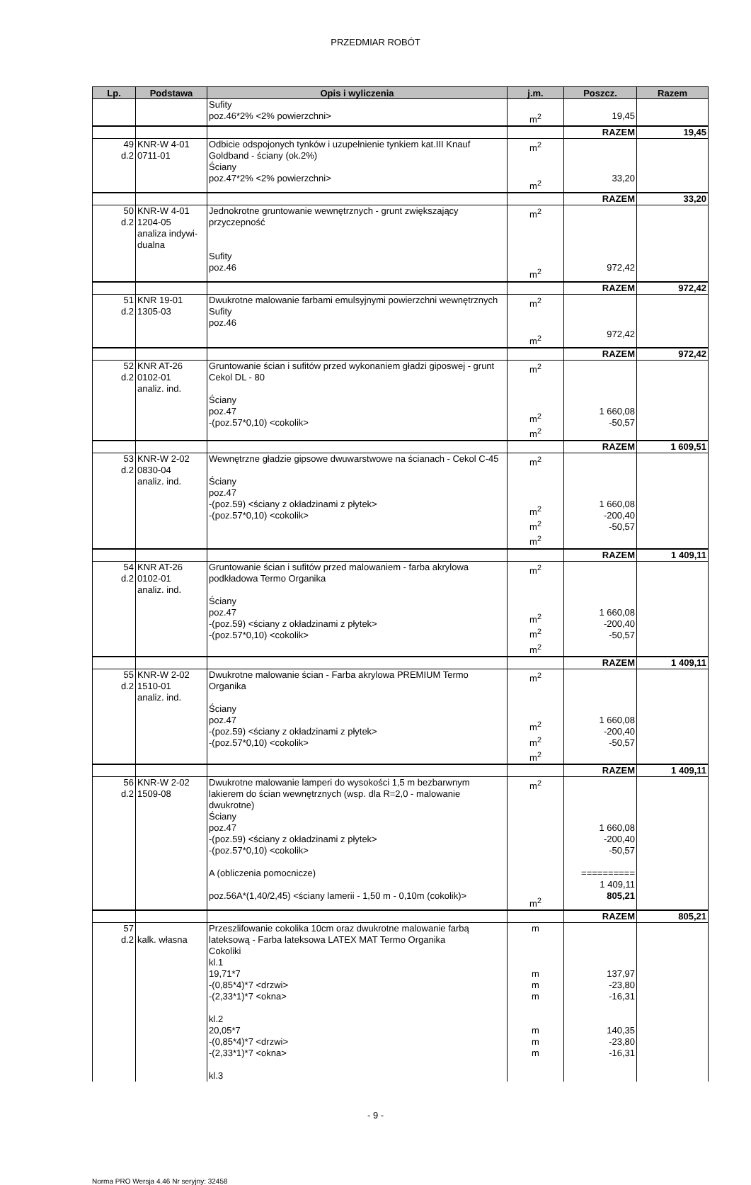PRZEDMIAR ROBÓT
| Lp. | Podstawa | Opis i wyliczenia | j.m. | Poszcz. | Razem |
| --- | --- | --- | --- | --- | --- |
| | | Sufity poz.46*2% <2% powierzchni> | m<sup>2</sup> | 19,45 | |
| | | | | RAZEM | 19,45 |
| 49 d.2 | KNR-W 4-01 0711-01 | Odbicie odspojonych tynków i uzupełnienie tynkiem kat.III Knauf Goldband - ściany (ok.2%) Ściany poz.47*2% <2% powierzchni> | m<sup>2</sup> m<sup>2</sup> | 33,20 | |
| | | | | RAZEM | 33,20 |
| 50 d.2 | KNR-W 4-01 1204-05 analiza indywi- dualna | Jednokrotne gruntowanie wewnętrznych - grunt zwiększający przyczepność Sufity poz.46 | m<sup>2</sup> m<sup>2</sup> | 972,42 | |
| | | | | RAZEM | 972,42 |
| 51 d.2 | KNR 19-01 1305-03 | Dwukrotne malowanie farbami emulsyjnymi powierzchni wewnętrznych Sufity poz.46 | m<sup>2</sup> m<sup>2</sup> | 972,42 | |
| | | | | RAZEM | 972,42 |
| 52 d.2 | KNR AT-26 0102-01 analiz. ind. | Gruntowanie ścian i sufitów przed wykonaniem gładzi giposwej - grunt Cekol DL - 80 Ściany poz.47 -(poz.57*0,10) <cokolik> | m<sup>2</sup> m<sup>2</sup> m<sup>2</sup> | 1 660,08 -50,57 | |
| | | | | RAZEM | 1 609,51 |
| 53 d.2 | KNR-W 2-02 0830-04 analiz. ind. | Wewnętrzne gładzie gipsowe dwuwarstwowe na ścianach - Cekol C-45 Ściany poz.47 -(poz.59) <ściany z okładzinami z płytek> -(poz.57*0,10) <cokolik> | m<sup>2</sup> m<sup>2</sup> m<sup>2</sup> m<sup>2</sup> | 1 660,08 -200,40 -50,57 | |
| | | | | RAZEM | 1 409,11 |
| 54 d.2 | KNR AT-26 0102-01 analiz. ind. | Gruntowanie ścian i sufitów przed malowaniem - farba akrylowa podkładowa Termo Organika Ściany poz.47 -(poz.59) <ściany z okładzinami z płytek> -(poz.57*0,10) <cokolik> | m<sup>2</sup> m<sup>2</sup> m<sup>2</sup> m<sup>2</sup> | 1 660,08 -200,40 -50,57 | |
| | | | | RAZEM | 1 409,11 |
| 55 d.2 | KNR-W 2-02 1510-01 analiz. ind. | Dwukrotne malowanie ścian - Farba akrylowa PREMIUM Termo Organika Ściany poz.47 -(poz.59) <ściany z okładzinami z płytek> -(poz.57*0,10) <cokolik> | m<sup>2</sup> m<sup>2</sup> m<sup>2</sup> m<sup>2</sup> | 1 660,08 -200,40 -50,57 | |
| | | | | RAZEM | 1 409,11 |
| 56 d.2 | KNR-W 2-02 1509-08 | Dwukrotne malowanie lamperi do wysokości 1,5 m bezbarwnym lakierem do ścian wewnętrznych (wsp. dla R=2,0 - malowanie dwukrotne) Ściany poz.47 -(poz.59) <ściany z okładzinami z płytek> -(poz.57*0,10) <cokolik> A (obliczenia pomocnicze) poz.56A*(1,40/2,45) <ściany lamerii - 1,50 m - 0,10m (cokolik)> | m<sup>2</sup> m<sup>2</sup> | 1 660,08 -200,40 -50,57 ========== 1 409,11 805,21 | |
| | | | | RAZEM | 805,21 |
| 57 d.2 | kalk. własna | Przeszlifowanie cokolika 10cm oraz dwukrotne malowanie farbą lateksową - Farba lateksowa LATEX MAT Termo Organika Cokoliki kl.1 19,71*7 -(0,85*4)*7 <drzwi> -(2,33*1)*7 <okna> kl.2 20,05*7 -(0,85*4)*7 <drzwi> -(2,33*1)*7 <okna> kl.3 | m m m m m m m | 137,97 -23,80 -16,31 140,35 -23,80 -16,31 | |
- 9 -
Norma PRO Wersja 4.46 Nr seryjny: 32458